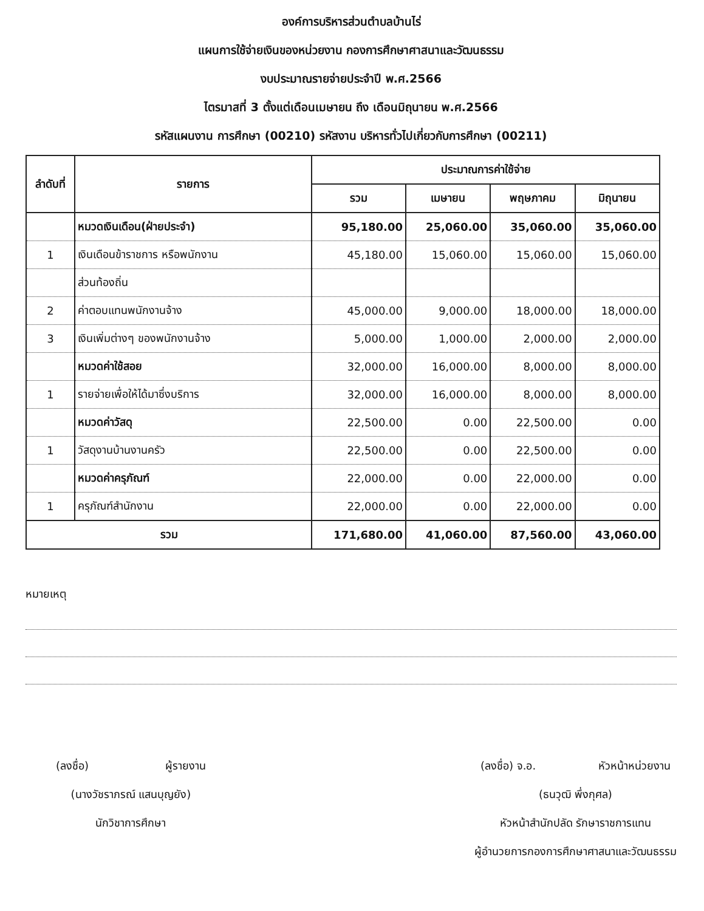องค์การบริหารส่วนตำบลบ้านไร่
แผนการใช้จ่ายเงินของหน่วยงาน กองการศึกษาศาสนาและวัฒนธรรม
งบประมาณรายจ่ายประจำปี พ.ศ.2566
ไตรมาสที่ 3 ตั้งแต่เดือนเมษายน ถึง เดือนมิถุนายน พ.ศ.2566
รหัสแผนงาน การศึกษา (00210) รหัสงาน บริหารทั่วไปเกี่ยวกับการศึกษา (00211)
| ลำดับที่ | รายการ | ประมาณการค่าใช้จ่าย | | | |
| --- | --- | --- | --- | --- | --- |
| | | รวม | เมษายน | พฤษภาคม | มิถุนายน |
| | หมวดเงินเดือน(ฝ่ายประจำ) | 95,180.00 | 25,060.00 | 35,060.00 | 35,060.00 |
| 1 | เงินเดือนข้าราชการ หรือพนักงาน | 45,180.00 | 15,060.00 | 15,060.00 | 15,060.00 |
| | ส่วนท้องถิ่น | | | | |
| 2 | ค่าตอบแทนพนักงานจ้าง | 45,000.00 | 9,000.00 | 18,000.00 | 18,000.00 |
| 3 | เงินเพิ่มต่างๆ ของพนักงานจ้าง | 5,000.00 | 1,000.00 | 2,000.00 | 2,000.00 |
| | หมวดค่าใช้สอย | 32,000.00 | 16,000.00 | 8,000.00 | 8,000.00 |
| 1 | รายจ่ายเพื่อให้ได้มาซึ่งบริการ | 32,000.00 | 16,000.00 | 8,000.00 | 8,000.00 |
| | หมวดค่าวัสดุ | 22,500.00 | 0.00 | 22,500.00 | 0.00 |
| 1 | วัสดุงานบ้านงานครัว | 22,500.00 | 0.00 | 22,500.00 | 0.00 |
| | หมวดค่าครุภัณฑ์ | 22,000.00 | 0.00 | 22,000.00 | 0.00 |
| 1 | ครุภัณฑ์สำนักงาน | 22,000.00 | 0.00 | 22,000.00 | 0.00 |
| รวม | | 171,680.00 | 41,060.00 | 87,560.00 | 43,060.00 |
หมายเหตุ
(ลงชื่อ) ผู้รายงาน
(นางวัชราภรณ์ แสนบุญยัง)
นักวิชาการศึกษา
(ลงชื่อ) จ.อ. หัวหน้าหน่วยงาน
(ธนวุฒิ พึ่งกุศล)
หัวหน้าสำนักปลัด รักษาราชการแทน
ผู้อำนวยการกองการศึกษาศาสนาและวัฒนธรรม